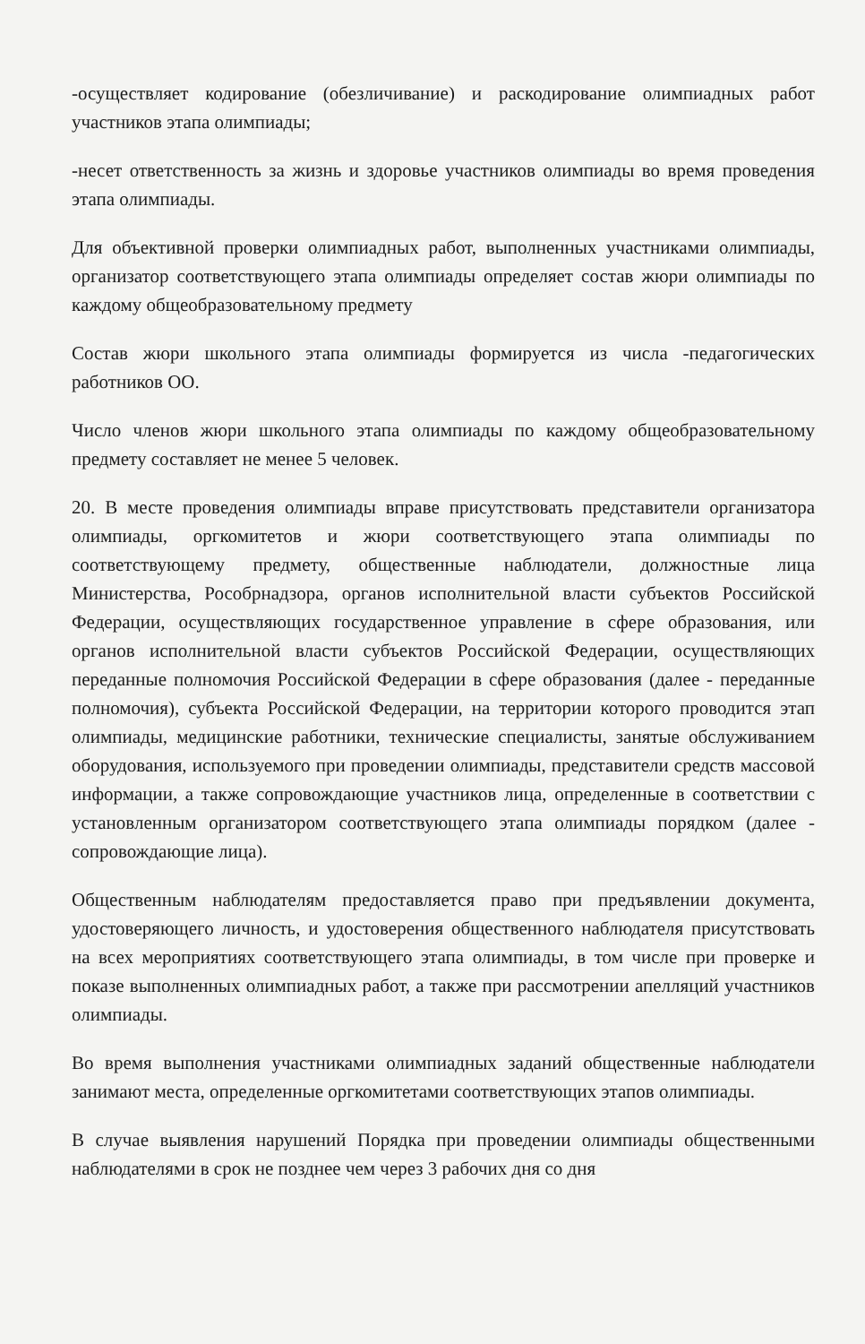-осуществляет кодирование (обезличивание) и раскодирование олимпиадных работ участников этапа олимпиады;
-несет ответственность за жизнь и здоровье участников олимпиады во время проведения этапа олимпиады.
Для объективной проверки олимпиадных работ, выполненных участниками олимпиады, организатор соответствующего этапа олимпиады определяет состав жюри олимпиады по каждому общеобразовательному предмету
Состав жюри школьного этапа олимпиады формируется из числа -педагогических работников ОО.
Число членов жюри школьного этапа олимпиады по каждому общеобразовательному предмету составляет не менее 5 человек.
20. В месте проведения олимпиады вправе присутствовать представители организатора олимпиады, оргкомитетов и жюри соответствующего этапа олимпиады по соответствующему предмету, общественные наблюдатели, должностные лица Министерства, Рособрнадзора, органов исполнительной власти субъектов Российской Федерации, осуществляющих государственное управление в сфере образования, или органов исполнительной власти субъектов Российской Федерации, осуществляющих переданные полномочия Российской Федерации в сфере образования (далее - переданные полномочия), субъекта Российской Федерации, на территории которого проводится этап олимпиады, медицинские работники, технические специалисты, занятые обслуживанием оборудования, используемого при проведении олимпиады, представители средств массовой информации, а также сопровождающие участников лица, определенные в соответствии с установленным организатором соответствующего этапа олимпиады порядком (далее - сопровождающие лица).
Общественным наблюдателям предоставляется право при предъявлении документа, удостоверяющего личность, и удостоверения общественного наблюдателя присутствовать на всех мероприятиях соответствующего этапа олимпиады, в том числе при проверке и показе выполненных олимпиадных работ, а также при рассмотрении апелляций участников олимпиады.
Во время выполнения участниками олимпиадных заданий общественные наблюдатели занимают места, определенные оргкомитетами соответствующих этапов олимпиады.
В случае выявления нарушений Порядка при проведении олимпиады общественными наблюдателями в срок не позднее чем через 3 рабочих дня со дня